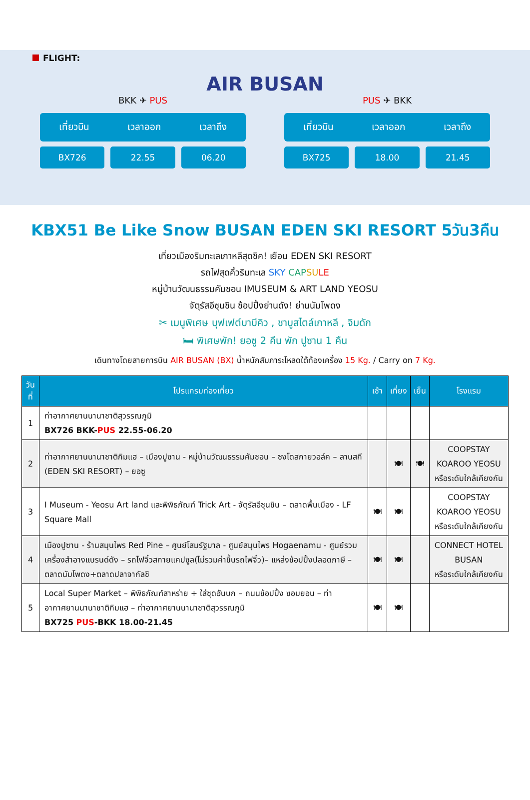FLIGHT:
AIR BUSAN
BKK ✈ PUS
เที่ยวบิน เวลาออก เวลาถึง
BX726 22.55 06.20
PUS ✈ BKK
เที่ยวบิน เวลาออก เวลาถึง
BX725 18.00 21.45
KBX51 Be Like Snow BUSAN EDEN SKI RESORT 5วัน3คืน
เที่ยวเมืองริมทะเลเกาหลีสุดชิค! เยือน EDEN SKI RESORT
รถไฟสุดคิ้วริมทะเล SKY CAP SU LE
หมู่บ้านวัฒนธรรมคัมชอน IMUSEUM & ART LAND YEOSU
จัตุรัสอีซุนชิน ช้อปปิ้งย่านดัง! ย่านนัมโพดง
✂ เมนูพิเศษ บุฟเฟต์บาบีคิว , ชาบูสไตล์เกาหลี , จิมดัก
🛏 พิเศษพัก! ยอซู 2 คืน พัก ปูซาน 1 คืน
เดินทางโดยสายการบิน AIR BUSAN (BX) น้ำหนักสัมภาระโหลดใต้ท้องเครื่อง 15 Kg. / Carry on 7 Kg.
| วันที่ | โปรแกรมท่องเที่ยว | เช้า | เที่ยง | เย็น | โรงแรม |
| --- | --- | --- | --- | --- | --- |
| 1 | ท่าอากาศยานนานาชาติสุวรรณภูมิ BX726 BKK- PUS 22.55-06.20 | | | | |
| 2 | ท่าอากาศยานนานาชาติกิมแฮ – เมืองปูซาน - หมู่บ้านวัฒนธรรมคัมชอน – ซงโดสกายวอล์ค – ลานสกี (EDEN SKI RESORT) – ยอซู | | 🍽 | 🍽 | COOPSTAY KOAROO YEOSU หรือระดับใกล้เคียงกัน |
| 3 | I Museum - Yeosu Art land และพิพิธภัณฑ์ Trick Art - จัตุรัสอีซุนชิน – ตลาดพื้นเมือง - LF Square Mall | 🍽 | 🍽 | | COOPSTAY KOAROO YEOSU หรือระดับใกล้เคียงกัน |
| 4 | เมืองปูซาน - ร้านสมุนไพร Red Pine – ศูนย์โสมรัฐบาล - ศูนย์สมุนไพร Hogaenamu - ศูนย์รวมเครื่องสำอางแบรนด์ดัง – รถไฟจิ๋วสกายแคปซูล(ไม่รวมค่าขึ้นรถไฟจิ๋ว)– แหล่งช้อปปิ้งปลอดภาษี – ตลาดนัมโพดง+ตลาดปลาจากัลชิ | 🍽 | 🍽 | | CONNECT HOTEL BUSAN หรือระดับใกล้เคียงกัน |
| 5 | Local Super Market – พิพิธภัณฑ์สาหร่าย + ใส่ชุดฮันบก – ถนนช้อปปิ้ง ซอมยอน – ท่าอากาศยานนานาชาติกิมแฮ – ท่าอากาศยานนานาชาติสุวรรณภูมิ BX725 PUS -BKK 18.00-21.45 | 🍽 | 🍽 | | |